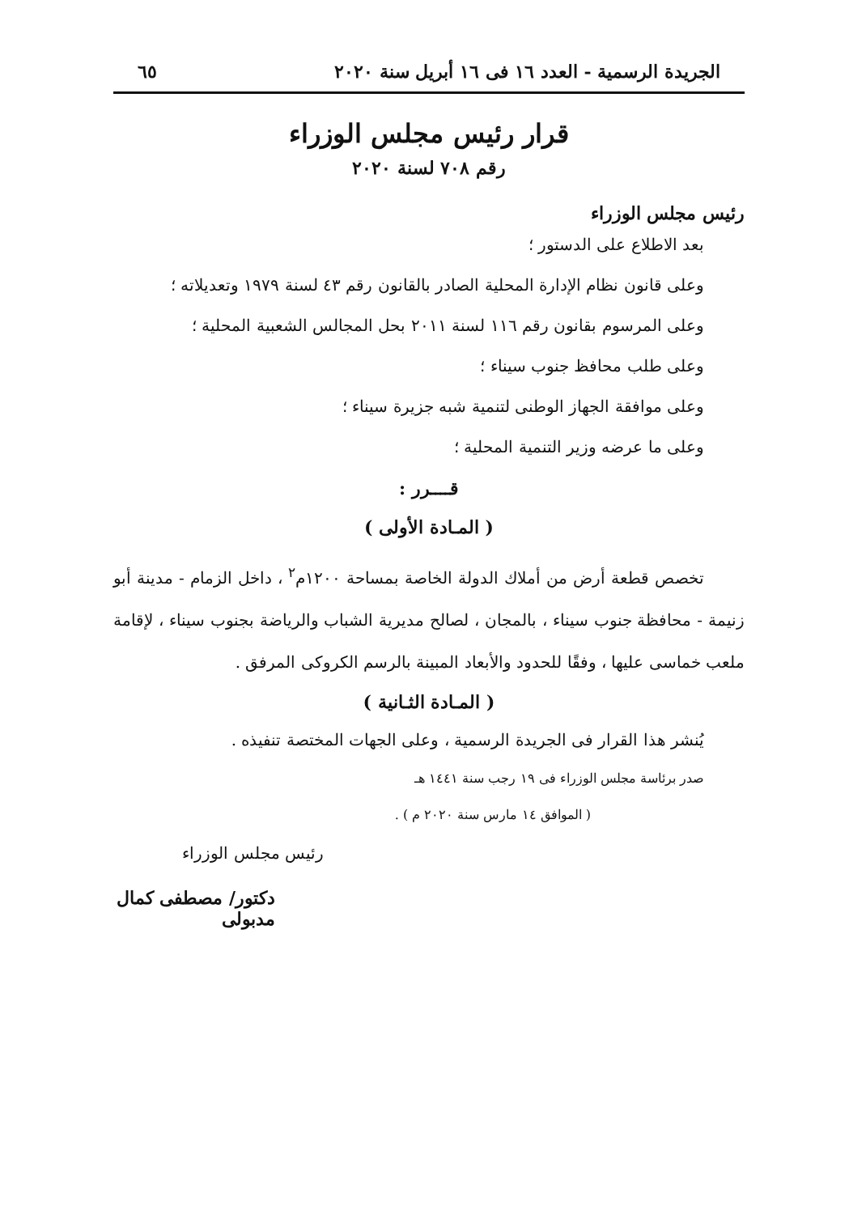الجريدة الرسمية - العدد ١٦ فى ١٦ أبريل سنة ٢٠٢٠ ٦٥
قرار رئيس مجلس الوزراء
رقم ٧٠٨ لسنة ٢٠٢٠
رئيس مجلس الوزراء
بعد الاطلاع على الدستور ؛
وعلى قانون نظام الإدارة المحلية الصادر بالقانون رقم ٤٣ لسنة ١٩٧٩ وتعديلاته ؛
وعلى المرسوم بقانون رقم ١١٦ لسنة ٢٠١١ بحل المجالس الشعبية المحلية ؛
وعلى طلب محافظ جنوب سيناء ؛
وعلى موافقة الجهاز الوطنى لتنمية شبه جزيرة سيناء ؛
وعلى ما عرضه وزير التنمية المحلية ؛
قــــرر :
( المـادة الأولى )
تخصص قطعة أرض من أملاك الدولة الخاصة بمساحة ١٢٠٠م<sup>٢</sup> ، داخل الزمام - مدينة أبو زنيمة - محافظة جنوب سيناء ، بالمجان ، لصالح مديرية الشباب والرياضة بجنوب سيناء ، لإقامة ملعب خماسى عليها ، وفقًا للحدود والأبعاد المبينة بالرسم الكروكى المرفق .
( المـادة الثـانية )
يُنشر هذا القرار فى الجريدة الرسمية ، وعلى الجهات المختصة تنفيذه .
صدر برئاسة مجلس الوزراء فى ١٩ رجب سنة ١٤٤١ هـ
( الموافق ١٤ مارس سنة ٢٠٢٠ م ) .
رئيس مجلس الوزراء
دكتور/ مصطفى كمال مدبولى